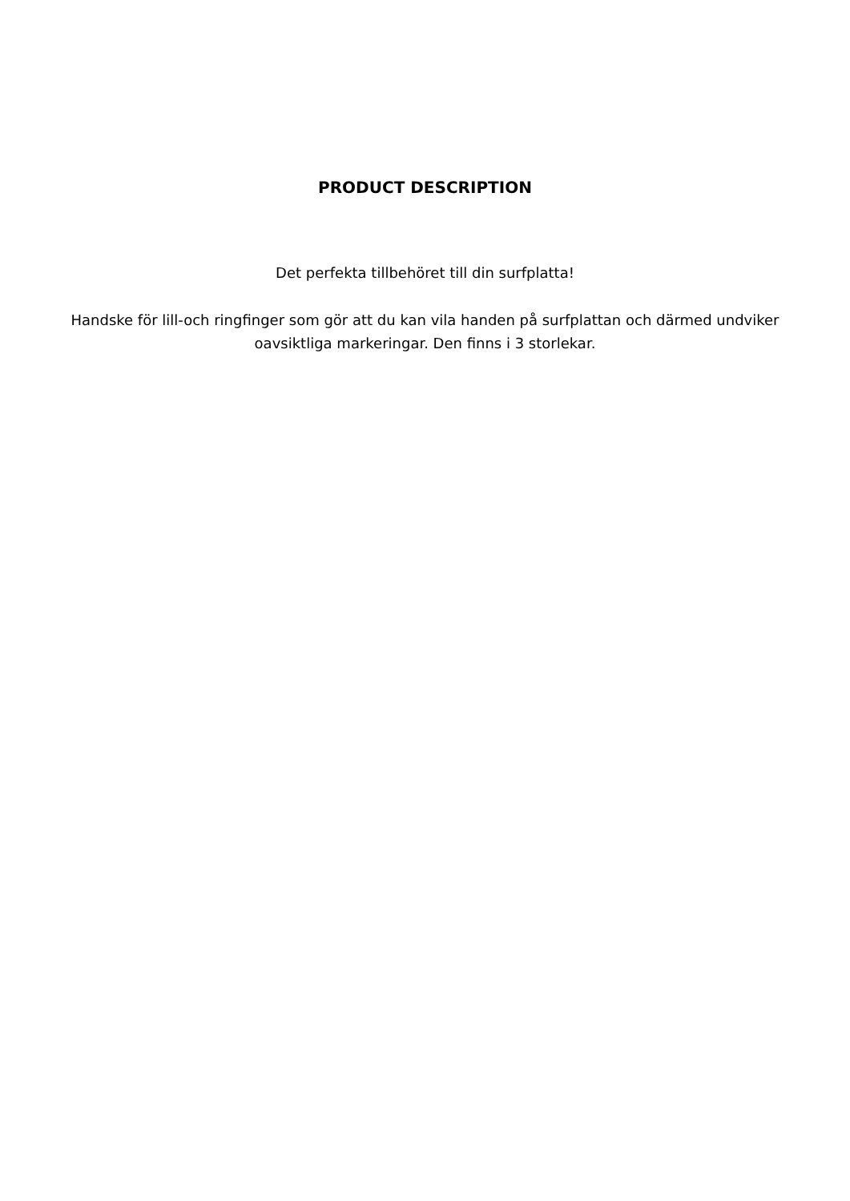PRODUCT DESCRIPTION
Det perfekta tillbehöret till din surfplatta!
Handske för lill-och ringfinger som gör att du kan vila handen på surfplattan och därmed undviker oavsiktliga markeringar. Den finns i 3 storlekar.